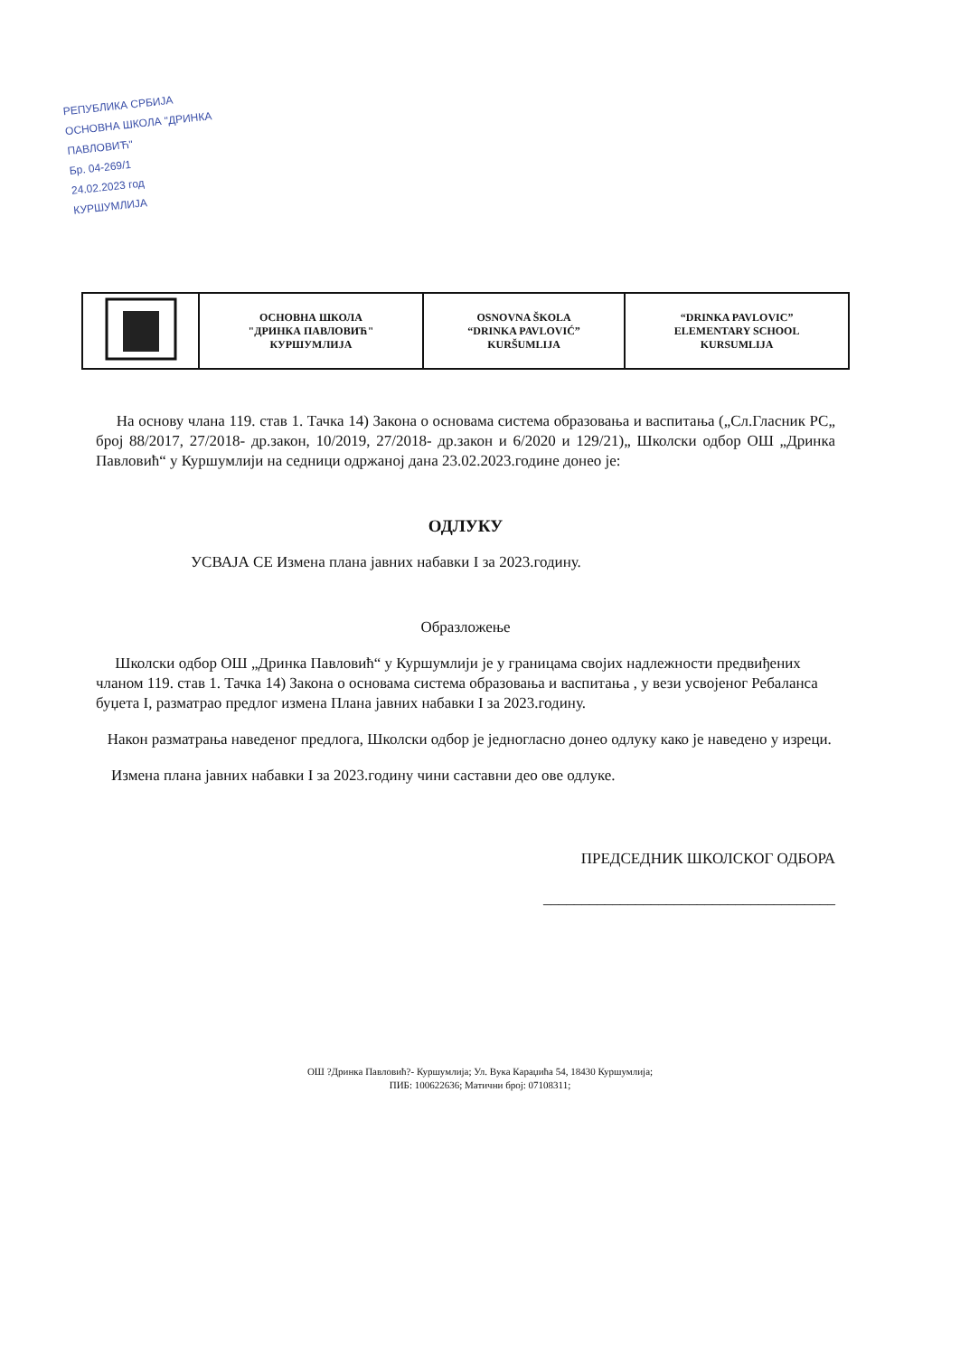РЕПУБЛИКА СРБИЈА
ОСНОВНА ШКОЛА "ДРИНКА ПАВЛОВИЋ"
Бр. 04-269/1
24.02.2023 год
КУРШУМЛИЈА
| | ОСНОВНА ШКОЛА "ДРИНКА ПАВЛОВИЋ" КУРШУМЛИЈА | OSNOVNA ŠKOLA “DRINKA PAVLOVIĆ” KURŠUMLIJA | “DRINKA PAVLOVIC” ELEMENTARY SCHOOL KURSUMLIJA |
На основу члана 119. став 1. Тачка 14) Закона о основама система образовања и васпитања („Сл.Гласник РС„ број 88/2017, 27/2018- др.закон, 10/2019, 27/2018- др.закон и 6/2020 и 129/21)„ Школски одбор ОШ „Дринка Павловић“ у Куршумлији на седници одржаној дана 23.02.2023.године донео је:
ОДЛУКУ
УСВАЈА СЕ Измена плана јавних набавки I за 2023.годину.
Образложење
Школски одбор ОШ „Дринка Павловић“ у Куршумлији је у границама својих надлежности предвиђених чланом 119. став 1. Тачка 14) Закона о основама система образовања и васпитања , у вези усвојеног Ребаланса буџета I, разматрао предлог измена Плана јавних набавки I за 2023.годину.
Након разматрања наведеног предлога, Школски одбор је једногласно донео одлуку како је наведено у изреци.
Измена плана јавних набавки I за 2023.годину чини саставни део ове одлуке.
ПРЕДСЕДНИК ШКОЛСКОГ ОДБОРА
______________________________________
ОШ ?Дринка Павловић?- Куршумлија; Ул. Вука Караџића 54, 18430 Куршумлија;
ПИБ: 100622636; Матични број: 07108311;